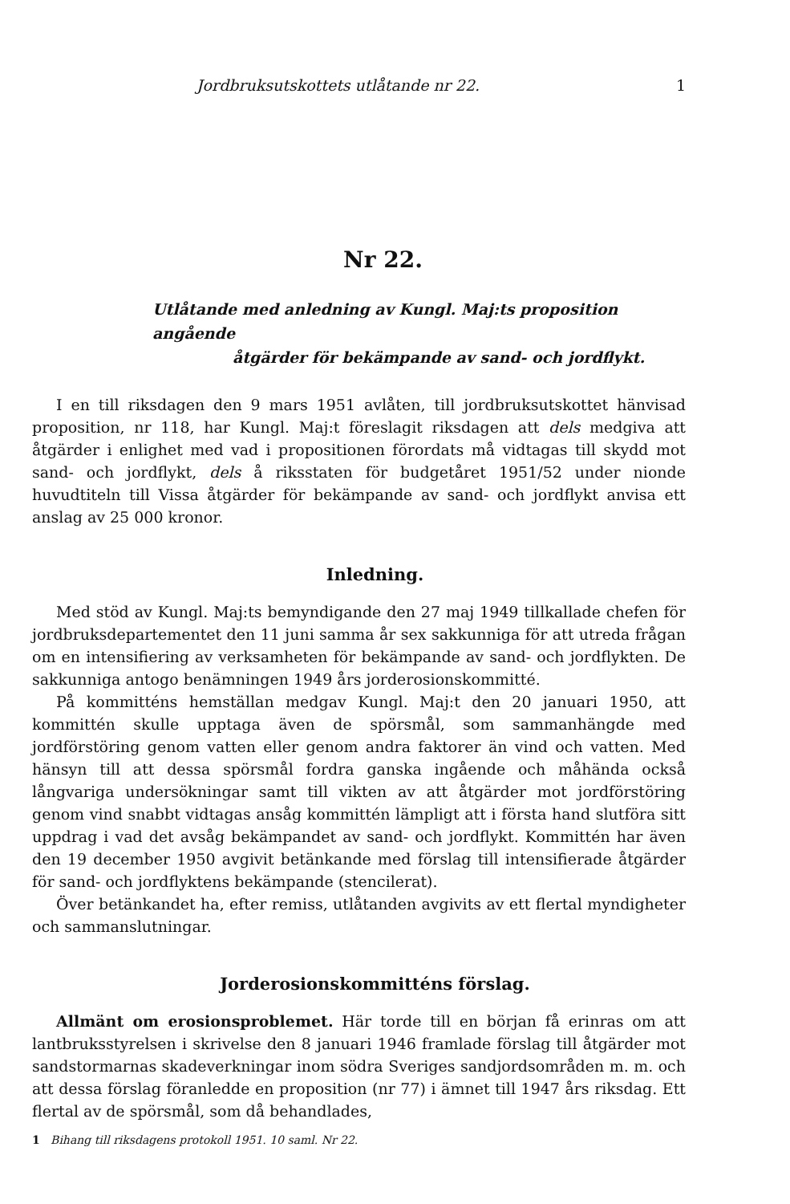Jordbruksutskottets utlåtande nr 22. 1
Nr 22.
Utlåtande med anledning av Kungl. Maj:ts proposition angående
åtgärder för bekämpande av sand- och jordflykt.
I en till riksdagen den 9 mars 1951 avlåten, till jordbruksutskottet hänvisad proposition, nr 118, har Kungl. Maj:t föreslagit riksdagen att dels medgiva att åtgärder i enlighet med vad i propositionen förordats må vidtagas till skydd mot sand- och jordflykt, dels å riksstaten för budgetåret 1951/52 under nionde huvudtiteln till Vissa åtgärder för bekämpande av sand- och jordflykt anvisa ett anslag av 25 000 kronor.
Inledning.
Med stöd av Kungl. Maj:ts bemyndigande den 27 maj 1949 tillkallade chefen för jordbruksdepartementet den 11 juni samma år sex sakkunniga för att utreda frågan om en intensifiering av verksamheten för bekämpande av sand- och jordflykten. De sakkunniga antogo benämningen 1949 års jorderosionskommitté.
På kommitténs hemställan medgav Kungl. Maj:t den 20 januari 1950, att kommittén skulle upptaga även de spörsmål, som sammanhängde med jordförstöring genom vatten eller genom andra faktorer än vind och vatten. Med hänsyn till att dessa spörsmål fordra ganska ingående och måhända också långvariga undersökningar samt till vikten av att åtgärder mot jordförstöring genom vind snabbt vidtagas ansåg kommittén lämpligt att i första hand slutföra sitt uppdrag i vad det avsåg bekämpandet av sand- och jordflykt. Kommittén har även den 19 december 1950 avgivit betänkande med förslag till intensifierade åtgärder för sand- och jordflyktens bekämpande (stencilerat).
Över betänkandet ha, efter remiss, utlåtanden avgivits av ett flertal myndigheter och sammanslutningar.
Jorderosionskommitténs förslag.
Allmänt om erosionsproblemet. Här torde till en början få erinras om att lantbruksstyrelsen i skrivelse den 8 januari 1946 framlade förslag till åtgärder mot sandstormarnas skadeverkningar inom södra Sveriges sandjordsområden m. m. och att dessa förslag föranledde en proposition (nr 77) i ämnet till 1947 års riksdag. Ett flertal av de spörsmål, som då behandlades,
1 Bihang till riksdagens protokoll 1951. 10 saml. Nr 22.